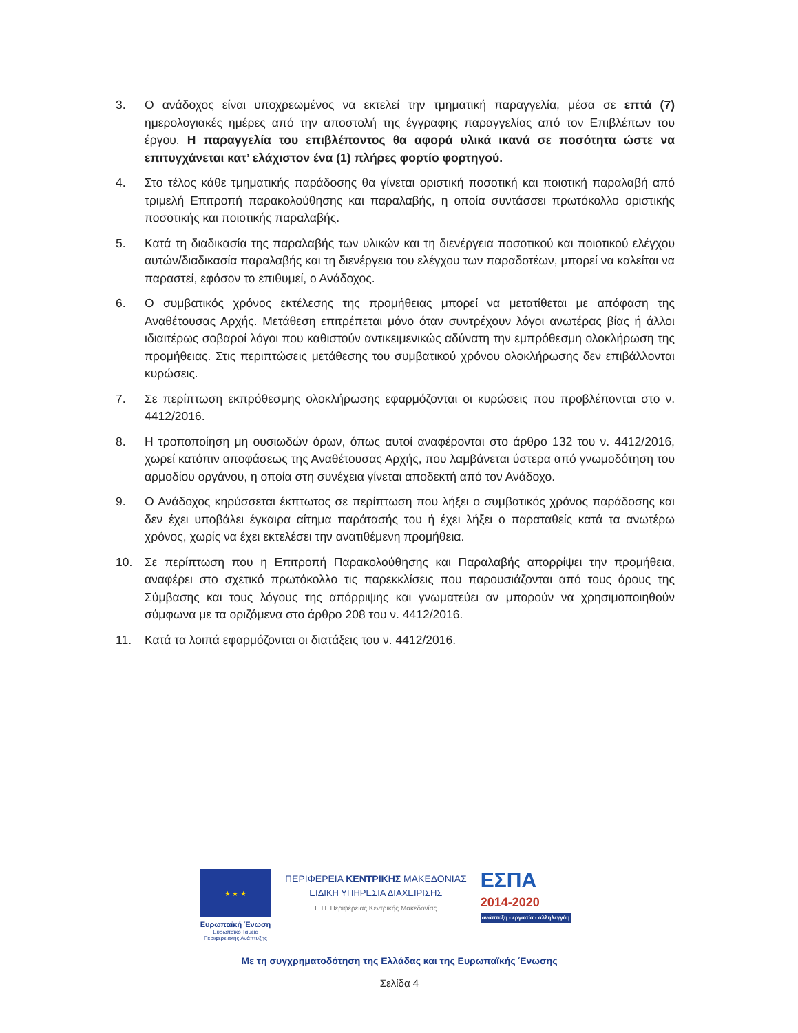3. Ο ανάδοχος είναι υποχρεωμένος να εκτελεί την τμηματική παραγγελία, μέσα σε επτά (7) ημερολογιακές ημέρες από την αποστολή της έγγραφης παραγγελίας από τον Επιβλέπων του έργου. Η παραγγελία του επιβλέποντος θα αφορά υλικά ικανά σε ποσότητα ώστε να επιτυγχάνεται κατ’ ελάχιστον ένα (1) πλήρες φορτίο φορτηγού.
4. Στο τέλος κάθε τμηματικής παράδοσης θα γίνεται οριστική ποσοτική και ποιοτική παραλαβή από τριμελή Επιτροπή παρακολούθησης και παραλαβής, η οποία συντάσσει πρωτόκολλο οριστικής ποσοτικής και ποιοτικής παραλαβής.
5. Κατά τη διαδικασία της παραλαβής των υλικών και τη διενέργεια ποσοτικού και ποιοτικού ελέγχου αυτών/διαδικασία παραλαβής και τη διενέργεια του ελέγχου των παραδοτέων, μπορεί να καλείται να παραστεί, εφόσον το επιθυμεί, ο Ανάδοχος.
6. Ο συμβατικός χρόνος εκτέλεσης της προμήθειας μπορεί να μετατίθεται με απόφαση της Αναθέτουσας Αρχής. Μετάθεση επιτρέπεται μόνο όταν συντρέχουν λόγοι ανωτέρας βίας ή άλλοι ιδιαιτέρως σοβαροί λόγοι που καθιστούν αντικειμενικώς αδύνατη την εμπρόθεσμη ολοκλήρωση της προμήθειας. Στις περιπτώσεις μετάθεσης του συμβατικού χρόνου ολοκλήρωσης δεν επιβάλλονται κυρώσεις.
7. Σε περίπτωση εκπρόθεσμης ολοκλήρωσης εφαρμόζονται οι κυρώσεις που προβλέπονται στο ν. 4412/2016.
8. Η τροποποίηση μη ουσιωδών όρων, όπως αυτοί αναφέρονται στο άρθρο 132 του ν. 4412/2016, χωρεί κατόπιν αποφάσεως της Αναθέτουσας Αρχής, που λαμβάνεται ύστερα από γνωμοδότηση του αρμοδίου οργάνου, η οποία στη συνέχεια γίνεται αποδεκτή από τον Ανάδοχο.
9. Ο Ανάδοχος κηρύσσεται έκπτωτος σε περίπτωση που λήξει ο συμβατικός χρόνος παράδοσης και δεν έχει υποβάλει έγκαιρα αίτημα παράτασής του ή έχει λήξει ο παραταθείς κατά τα ανωτέρω χρόνος, χωρίς να έχει εκτελέσει την ανατιθέμενη προμήθεια.
10. Σε περίπτωση που η Επιτροπή Παρακολούθησης και Παραλαβής απορρίψει την προμήθεια, αναφέρει στο σχετικό πρωτόκολλο τις παρεκκλίσεις που παρουσιάζονται από τους όρους της Σύμβασης και τους λόγους της απόρριψης και γνωματεύει αν μπορούν να χρησιμοποιηθούν σύμφωνα με τα οριζόμενα στο άρθρο 208 του ν. 4412/2016.
11. Κατά τα λοιπά εφαρμόζονται οι διατάξεις του ν. 4412/2016.
★ ★ ★
Ευρωπαϊκή Ένωση
Ευρωπαϊκό Ταμείο
Περιφερειακής Ανάπτυξης
ΠΕΡΙΦΕΡΕΙΑ ΚΕΝΤΡΙΚΗΣ ΜΑΚΕΔΟΝΙΑΣ
ΕΙΔΙΚΗ ΥΠΗΡΕΣΙΑ ΔΙΑΧΕΙΡΙΣΗΣ
Ε.Π. Περιφέρειας Κεντρικής Μακεδονίας
ΕΣΠΑ
2014-2020
ανάπτυξη - εργασία - αλληλεγγύη
Με τη συγχρηματοδότηση της Ελλάδας και της Ευρωπαϊκής Ένωσης
Σελίδα 4